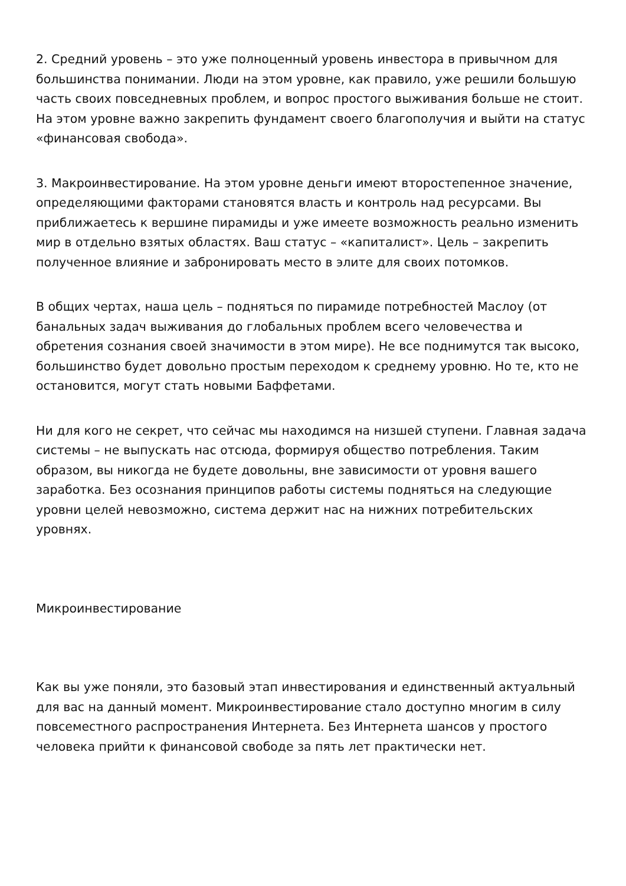2. Средний уровень – это уже полноценный уровень инвестора в привычном для большинства понимании. Люди на этом уровне, как правило, уже решили большую часть своих повседневных проблем, и вопрос простого выживания больше не стоит. На этом уровне важно закрепить фундамент своего благополучия и выйти на статус «финансовая свобода».
3. Макроинвестирование. На этом уровне деньги имеют второстепенное значение, определяющими факторами становятся власть и контроль над ресурсами. Вы приближаетесь к вершине пирамиды и уже имеете возможность реально изменить мир в отдельно взятых областях. Ваш статус – «капиталист». Цель – закрепить полученное влияние и забронировать место в элите для своих потомков.
В общих чертах, наша цель – подняться по пирамиде потребностей Маслоу (от банальных задач выживания до глобальных проблем всего человечества и обретения сознания своей значимости в этом мире). Не все поднимутся так высоко, большинство будет довольно простым переходом к среднему уровню. Но те, кто не остановится, могут стать новыми Баффетами.
Ни для кого не секрет, что сейчас мы находимся на низшей ступени. Главная задача системы – не выпускать нас отсюда, формируя общество потребления. Таким образом, вы никогда не будете довольны, вне зависимости от уровня вашего заработка. Без осознания принципов работы системы подняться на следующие уровни целей невозможно, система держит нас на нижних потребительских уровнях.
Микроинвестирование
Как вы уже поняли, это базовый этап инвестирования и единственный актуальный для вас на данный момент. Микроинвестирование стало доступно многим в силу повсеместного распространения Интернета. Без Интернета шансов у простого человека прийти к финансовой свободе за пять лет практически нет.